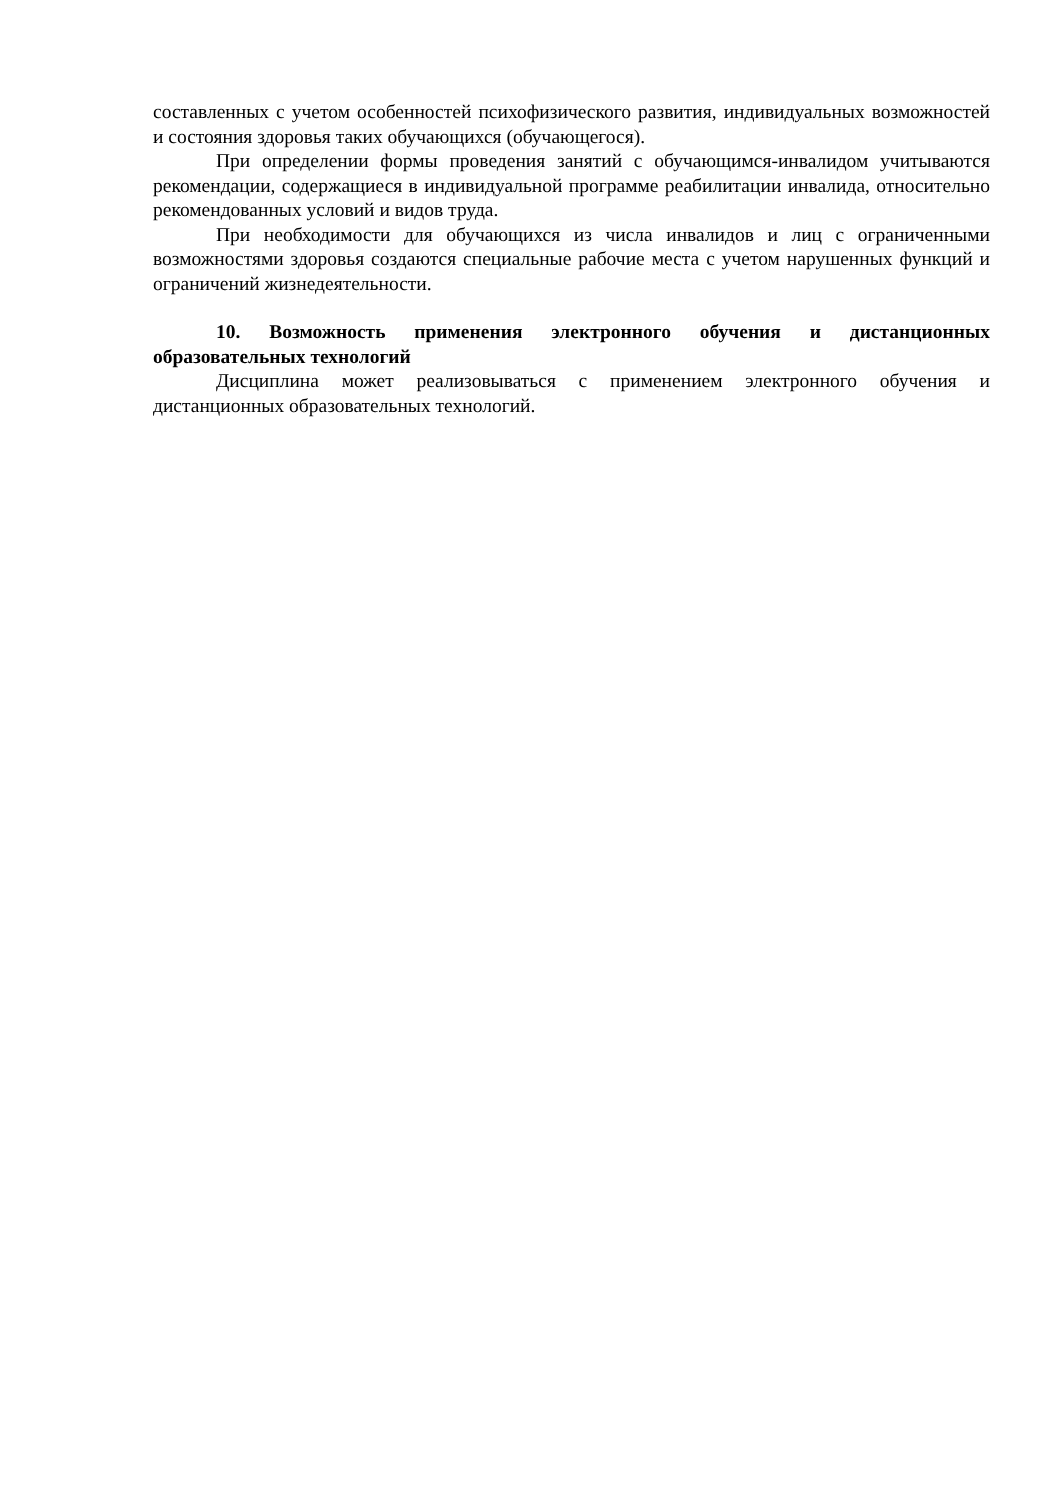составленных с учетом особенностей психофизического развития, индивидуальных возможностей и состояния здоровья таких обучающихся (обучающегося).
При определении формы проведения занятий с обучающимся-инвалидом учитываются рекомендации, содержащиеся в индивидуальной программе реабилитации инвалида, относительно рекомендованных условий и видов труда.
При необходимости для обучающихся из числа инвалидов и лиц с ограниченными возможностями здоровья создаются специальные рабочие места с учетом нарушенных функций и ограничений жизнедеятельности.
10. Возможность применения электронного обучения и дистанционных образовательных технологий
Дисциплина может реализовываться с применением электронного обучения и дистанционных образовательных технологий.